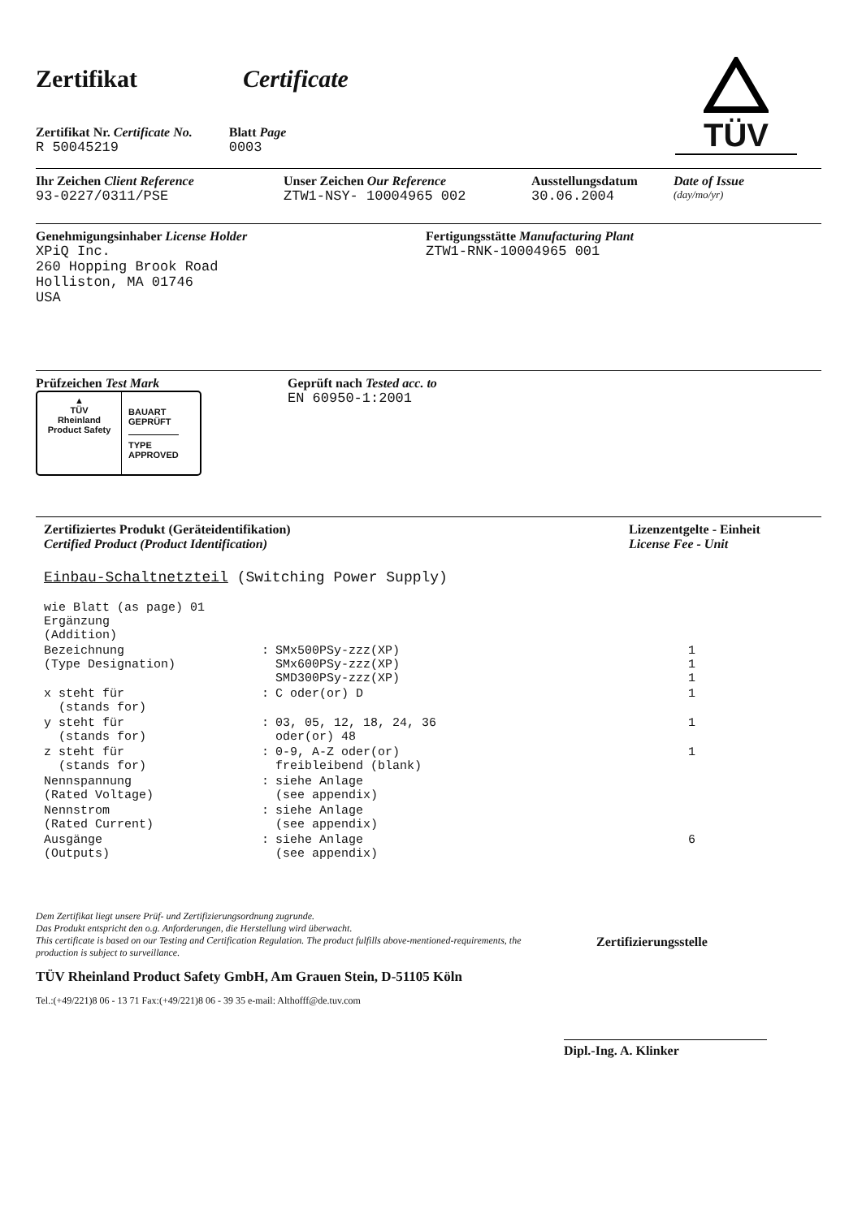TÜV
Zertifikat Certificate
Zertifikat Nr. Certificate No.
R 50045219
Blatt Page
0003
Ihr Zeichen Client Reference
93-0227/0311/PSE
Unser Zeichen Our Reference
ZTW1-NSY- 10004965 002
Ausstellungsdatum
30.06.2004
Date of Issue
(day/mo/yr)
Genehmigungsinhaber License Holder
XPiQ Inc.
260 Hopping Brook Road
Holliston, MA 01746
USA
Fertigungsstätte Manufacturing Plant
ZTW1-RNK-10004965 001
Prüfzeichen Test Mark
▲
TÜV
Rheinland
Product Safety
BAUART
GEPRÜFT
TYPE
APPROVED
Geprüft nach Tested acc. to
EN 60950-1:2001
Zertifiziertes Produkt (Geräteidentifikation)
Certified Product (Product Identification)
Lizenzentgelte - Einheit
License Fee - Unit
Einbau-Schaltnetzteil (Switching Power Supply)
| wie Blatt (as page) 01 Ergänzung (Addition) | | | |
| Bezeichnung (Type Designation) | : | SMx500PSy-zzz(XP) SMx600PSy-zzz(XP) SMD300PSy-zzz(XP) | 1 1 1 |
| x steht für (stands for) | : | C oder(or) D | 1 |
| y steht für (stands for) | : | 03, 05, 12, 18, 24, 36 oder(or) 48 | 1 |
| z steht für (stands for) | : | 0-9, A-Z oder(or) freibleibend (blank) | 1 |
| Nennspannung (Rated Voltage) | : | siehe Anlage (see appendix) | |
| Nennstrom (Rated Current) | : | siehe Anlage (see appendix) | |
| Ausgänge (Outputs) | : | siehe Anlage (see appendix) | 6 |
Dem Zertifikat liegt unsere Prüf- und Zertifizierungsordnung zugrunde.
Das Produkt entspricht den o.g. Anforderungen, die Herstellung wird überwacht.
This certificate is based on our Testing and Certification Regulation. The product fulfills above-mentioned-requirements, the production is subject to surveillance.
Zertifizierungsstelle
TÜV Rheinland Product Safety GmbH, Am Grauen Stein, D-51105 Köln
Tel.:(+49/221)8 06 - 13 71 Fax:(+49/221)8 06 - 39 35 e-mail: Althofff@de.tuv.com
Dipl.-Ing. A. Klinker